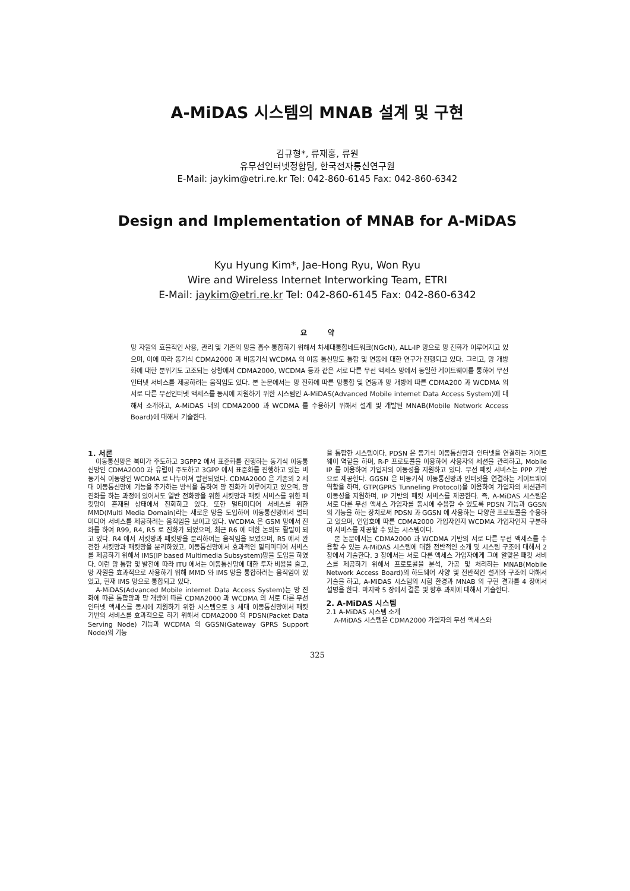A-MiDAS 시스템의 MNAB 설계 및 구현
김규형*, 류재홍, 류원
유무선인터넷정합팀, 한국전자통신연구원
E-Mail: jaykim@etri.re.kr Tel: 042-860-6145 Fax: 042-860-6342
Design and Implementation of MNAB for A-MiDAS
Kyu Hyung Kim*, Jae-Hong Ryu, Won Ryu
Wire and Wireless Internet Interworking Team, ETRI
E-Mail: jaykim@etri.re.kr Tel: 042-860-6145 Fax: 042-860-6342
요 약
망 자원의 효율적인 사용, 관리 및 기존의 망을 흡수 통합하기 위해서 차세대통합네트워크(NGcN), ALL-IP 망으로 망 진화가 이루어지고 있으며, 이에 따라 동기식 CDMA2000 과 비동기식 WCDMA 의 이동 통신망도 통합 및 연동에 대한 연구가 진행되고 있다. 그리고, 망 개방화에 대한 분위기도 고조되는 상황에서 CDMA2000, WCDMA 등과 같은 서로 다른 무선 액세스 망에서 동일한 게이트웨이를 통하여 무선인터넷 서비스를 제공하려는 움직임도 있다. 본 논문에서는 망 진화에 따른 망통합 및 연동과 망 개방에 따른 CDMA200 과 WCDMA 의 서로 다른 무선인터넷 액세스를 동시에 지원하기 위한 시스템인 A-MiDAS(Advanced Mobile internet Data Access System)에 대해서 소개하고, A-MiDAS 내의 CDMA2000 과 WCDMA 를 수용하기 위해서 설계 및 개발된 MNAB(Mobile Network Access Board)에 대해서 기술한다.
1. 서론
이동통신망은 북미가 주도하고 3GPP2 에서 표준화를 진행하는 동기식 이동통신망인 CDMA2000 과 유럽이 주도하고 3GPP 에서 표준화를 진행하고 있는 비동기식 이동망인 WCDMA 로 나누어져 발전되었다. CDMA2000 은 기존의 2 세대 이동통신망에 기능을 추가하는 방식을 통하여 망 진화가 이루어지고 있으며, 망 진화를 하는 과정에 있어서도 일반 전화망을 위한 서킷망과 패킷 서비스를 위한 패킷망이 혼재된 상태에서 진화하고 있다. 또한 멀티미디어 서비스를 위한 MMD(Multi Media Domain)라는 새로운 망을 도입하여 이동통신망에서 멀티미디어 서비스를 제공하려는 움직임을 보이고 있다. WCDMA 은 GSM 망에서 진화를 하여 R99, R4, R5 로 진화가 되었으며, 최근 R6 에 대한 논의도 활발이 되고 있다. R4 에서 서킷망과 패킷망을 분리하여는 움직임을 보였으며, R5 에서 완전한 서킷망과 패킷망을 분리하였고, 이동통신망에서 효과적인 멀티미디어 서비스를 제공하기 위해서 IMS(IP based Multimedia Subsystem)망을 도입을 하였다. 이런 망 통합 및 발전에 따라 ITU 에서는 이동통신망에 대한 투자 비용을 줄고, 망 자원을 효과적으로 사용하기 위해 MMD 와 IMS 망을 통합하려는 움직임이 있었고, 현재 IMS 망으로 통합되고 있다.
A-MiDAS(Advanced Mobile internet Data Access System)는 망 진화에 따른 통합망과 망 개방에 따른 CDMA2000 과 WCDMA 의 서로 다른 무선인터넷 액세스를 동시에 지원하기 위한 시스템으로 3 세대 이동통신망에서 패킷 기반의 서비스를 효과적으로 하기 위해서 CDMA2000 의 PDSN(Packet Data Serving Node) 기능과 WCDMA 의 GGSN(Gateway GPRS Support Node)의 기능
을 통합한 시스템이다. PDSN 은 동기식 이동통신망과 인터넷을 연결하는 게이트웨이 역할을 하며, R-P 프로토콜을 이용하여 사용자의 세션을 관리하고, Mobile IP 를 이용하여 가입자의 이동성을 지원하고 있다. 무선 패킷 서비스는 PPP 기반으로 제공한다. GGSN 은 비동기식 이동통신망과 인터넷을 연결하는 게이트웨이 역할을 하며, GTP(GPRS Tunneling Protocol)을 이용하여 가입자의 세션관리 이동성을 지원하며, IP 기반의 패킷 서비스를 제공한다. 즉, A-MiDAS 시스템은 서로 다른 무선 액세스 가입자를 동시에 수용할 수 있도록 PDSN 기능과 GGSN 의 기능을 하는 장치로써 PDSN 과 GGSN 에 사용하는 다양한 프로토콜을 수용하고 있으며, 인입호에 따른 CDMA2000 가입자인지 WCDMA 가입자인지 구분하여 서비스를 제공할 수 있는 시스템이다.
본 논문에서는 CDMA2000 과 WCDMA 기반의 서로 다른 무선 액세스를 수용할 수 있는 A-MiDAS 시스템에 대한 전반적인 소개 및 시스템 구조에 대해서 2 장에서 기술한다. 3 장에서는 서로 다른 액세스 가입자에게 그에 알맞은 패킷 서비스를 제공하기 위해서 프로토콜을 분석, 가공 및 처리하는 MNAB(Mobile Network Access Board)의 하드웨어 사양 및 전반적인 설계와 구조에 대해서 기술을 하고, A-MiDAS 시스템의 시험 환경과 MNAB 의 구현 결과를 4 장에서 설명을 한다. 마지막 5 장에서 결론 및 향후 과제에 대해서 기술한다.
2. A-MiDAS 시스템
2.1 A-MiDAS 시스템 소개
A-MiDAS 시스템은 CDMA2000 가입자의 무선 액세스와
325